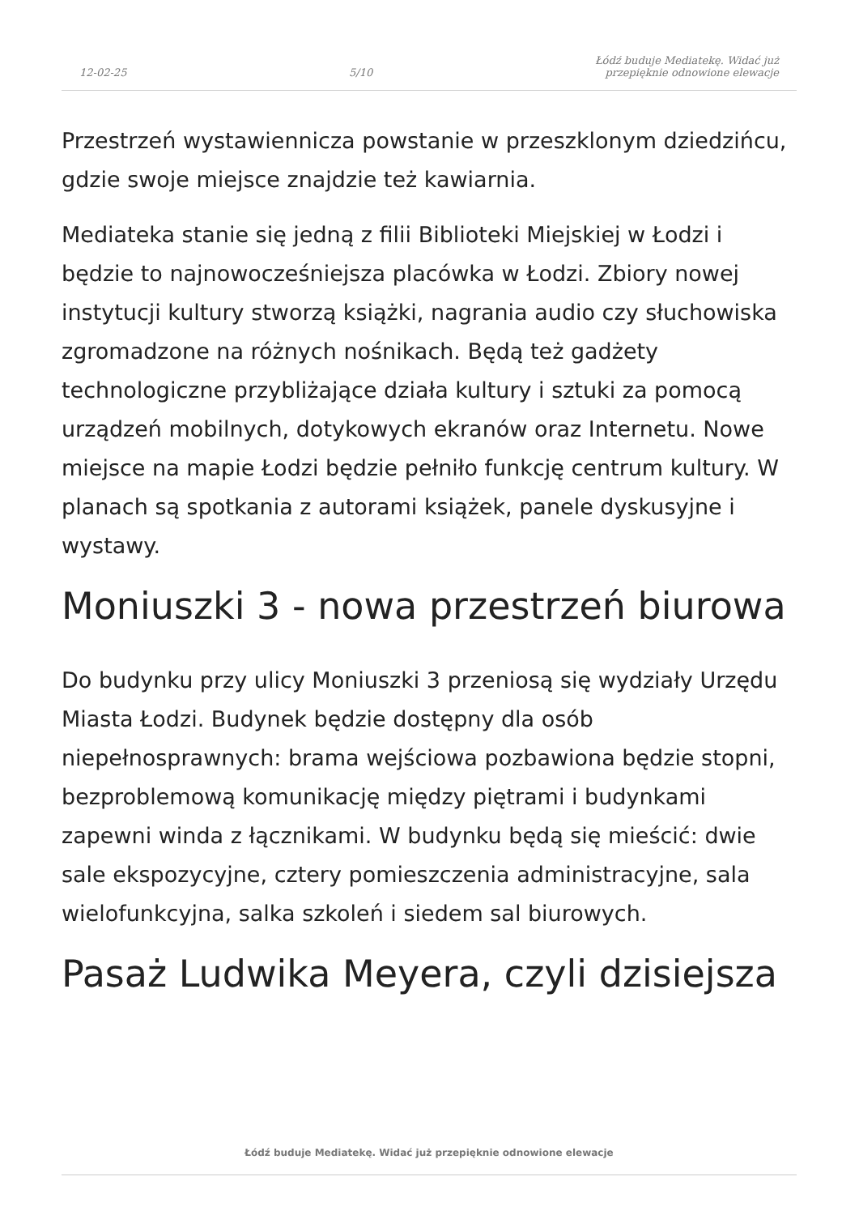12-02-25
5/10
Łódź buduje Mediatekę. Widać już
przepięknie odnowione elewacje
Przestrzeń wystawiennicza powstanie w przeszklonym dziedzińcu, gdzie swoje miejsce znajdzie też kawiarnia.
Mediateka stanie się jedną z filii Biblioteki Miejskiej w Łodzi i będzie to najnowocześniejsza placówka w Łodzi. Zbiory nowej instytucji kultury stworzą książki, nagrania audio czy słuchowiska zgromadzone na różnych nośnikach. Będą też gadżety technologiczne przybliżające działa kultury i sztuki za pomocą urządzeń mobilnych, dotykowych ekranów oraz Internetu. Nowe miejsce na mapie Łodzi będzie pełniło funkcję centrum kultury. W planach są spotkania z autorami książek, panele dyskusyjne i wystawy.
Moniuszki 3 - nowa przestrzeń biurowa
Do budynku przy ulicy Moniuszki 3 przeniosą się wydziały Urzędu Miasta Łodzi. Budynek będzie dostępny dla osób niepełnosprawnych: brama wejściowa pozbawiona będzie stopni, bezproblemową komunikację między piętrami i budynkami zapewni winda z łącznikami. W budynku będą się mieścić: dwie sale ekspozycyjne, cztery pomieszczenia administracyjne, sala wielofunkcyjna, salka szkoleń i siedem sal biurowych.
Pasaż Ludwika Meyera, czyli dzisiejsza
Łódź buduje Mediatekę. Widać już przepięknie odnowione elewacje